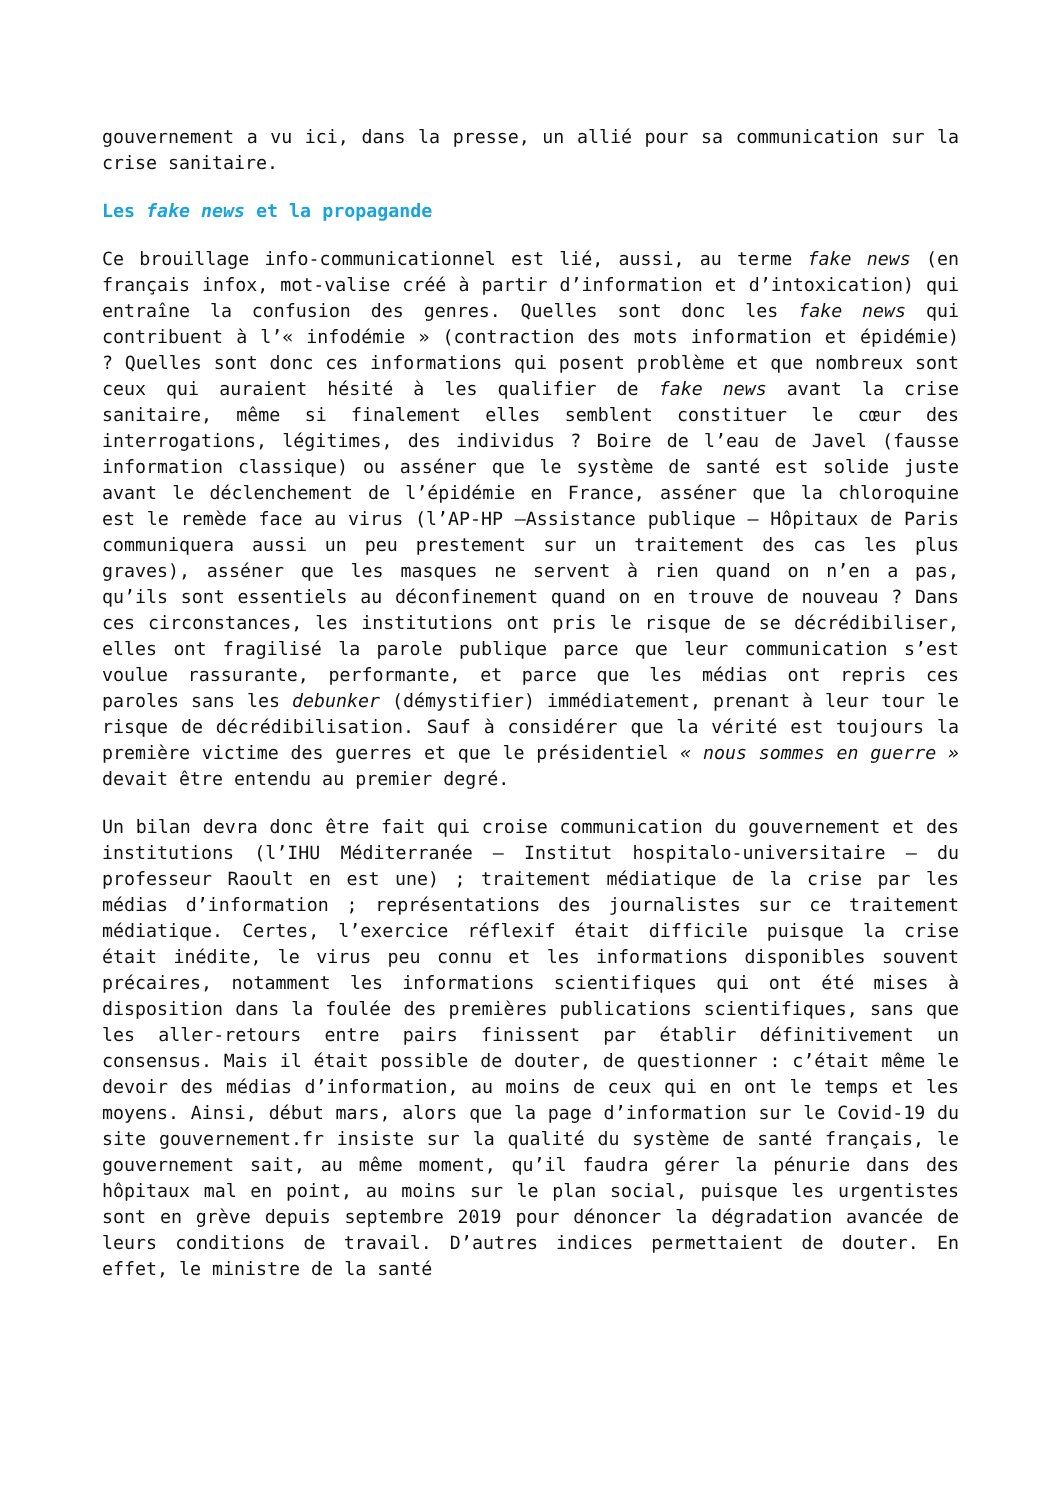gouvernement a vu ici, dans la presse, un allié pour sa communication sur la crise sanitaire.
Les fake news et la propagande
Ce brouillage info-communicationnel est lié, aussi, au terme fake news (en français infox, mot-valise créé à partir d’information et d’intoxication) qui entraîne la confusion des genres. Quelles sont donc les fake news qui contribuent à l’« infodémie » (contraction des mots information et épidémie) ? Quelles sont donc ces informations qui posent problème et que nombreux sont ceux qui auraient hésité à les qualifier de fake news avant la crise sanitaire, même si finalement elles semblent constituer le cœur des interrogations, légitimes, des individus ? Boire de l’eau de Javel (fausse information classique) ou asséner que le système de santé est solide juste avant le déclenchement de l’épidémie en France, asséner que la chloroquine est le remède face au virus (l’AP-HP –Assistance publique – Hôpitaux de Paris communiquera aussi un peu prestement sur un traitement des cas les plus graves), asséner que les masques ne servent à rien quand on n’en a pas, qu’ils sont essentiels au déconfinement quand on en trouve de nouveau ? Dans ces circonstances, les institutions ont pris le risque de se décrédibiliser, elles ont fragilisé la parole publique parce que leur communication s’est voulue rassurante, performante, et parce que les médias ont repris ces paroles sans les debunker (démystifier) immédiatement, prenant à leur tour le risque de décrédibilisation. Sauf à considérer que la vérité est toujours la première victime des guerres et que le présidentiel « nous sommes en guerre » devait être entendu au premier degré.
Un bilan devra donc être fait qui croise communication du gouvernement et des institutions (l’IHU Méditerranée – Institut hospitalo-universitaire – du professeur Raoult en est une) ; traitement médiatique de la crise par les médias d’information ; représentations des journalistes sur ce traitement médiatique. Certes, l’exercice réflexif était difficile puisque la crise était inédite, le virus peu connu et les informations disponibles souvent précaires, notamment les informations scientifiques qui ont été mises à disposition dans la foulée des premières publications scientifiques, sans que les aller-retours entre pairs finissent par établir définitivement un consensus. Mais il était possible de douter, de questionner : c’était même le devoir des médias d’information, au moins de ceux qui en ont le temps et les moyens. Ainsi, début mars, alors que la page d’information sur le Covid-19 du site gouvernement.fr insiste sur la qualité du système de santé français, le gouvernement sait, au même moment, qu’il faudra gérer la pénurie dans des hôpitaux mal en point, au moins sur le plan social, puisque les urgentistes sont en grève depuis septembre 2019 pour dénoncer la dégradation avancée de leurs conditions de travail. D’autres indices permettaient de douter. En effet, le ministre de la santé